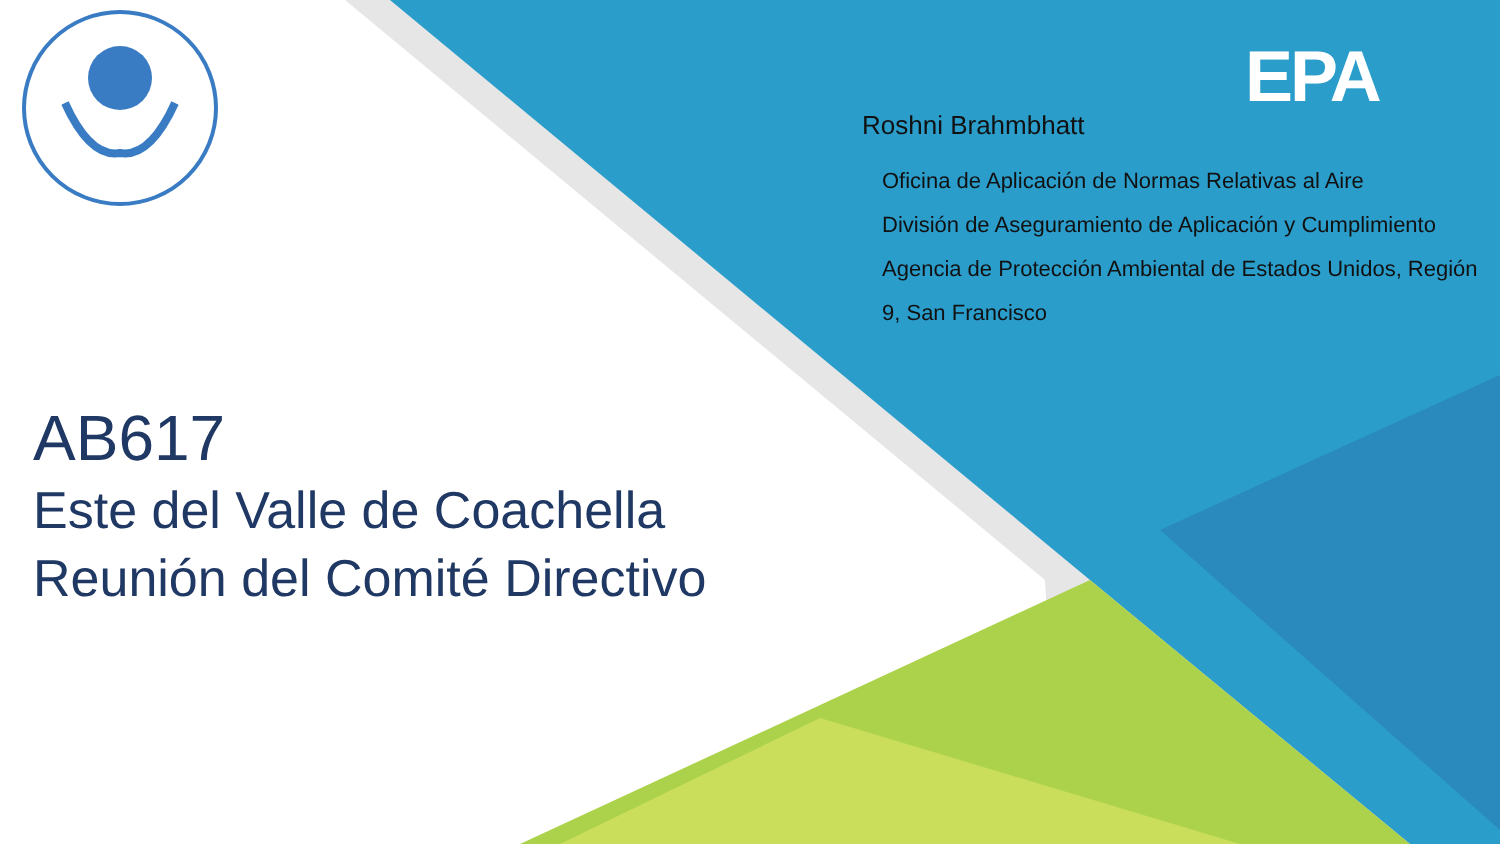EPA
Roshni Brahmbhatt
Oficina de Aplicación de Normas Relativas al Aire
División de Aseguramiento de Aplicación y Cumplimiento Agencia de Protección Ambiental de Estados Unidos, Región 9, San Francisco
AB617
Este del Valle de Coachella
Reunión del Comité Directivo